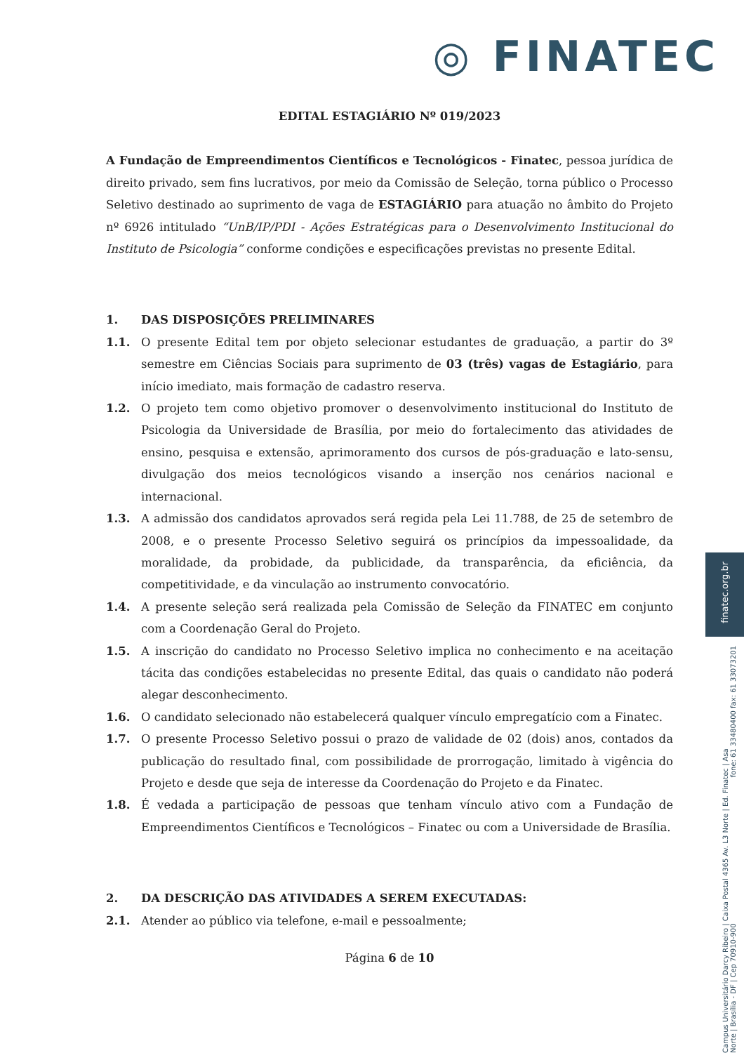◎ FINATEC
finatec.org.br
fone: 61 33480400 fax: 61 33073201
Campus Universitário Darcy Ribeiro | Caixa Postal 4365 Av. L3 Norte | Ed. Finatec | Asa Norte | Brasília - DF | Cep 70910-900
EDITAL ESTAGIÁRIO Nº 019/2023
A Fundação de Empreendimentos Científicos e Tecnológicos - Finatec, pessoa jurídica de direito privado, sem fins lucrativos, por meio da Comissão de Seleção, torna público o Processo Seletivo destinado ao suprimento de vaga de ESTAGIÁRIO para atuação no âmbito do Projeto nº 6926 intitulado “UnB/IP/PDI - Ações Estratégicas para o Desenvolvimento Institucional do Instituto de Psicologia” conforme condições e especificações previstas no presente Edital.
1. DAS DISPOSIÇÕES PRELIMINARES
1.1. O presente Edital tem por objeto selecionar estudantes de graduação, a partir do 3º semestre em Ciências Sociais para suprimento de 03 (três) vagas de Estagiário, para início imediato, mais formação de cadastro reserva.
1.2. O projeto tem como objetivo promover o desenvolvimento institucional do Instituto de Psicologia da Universidade de Brasília, por meio do fortalecimento das atividades de ensino, pesquisa e extensão, aprimoramento dos cursos de pós-graduação e lato-sensu, divulgação dos meios tecnológicos visando a inserção nos cenários nacional e internacional.
1.3. A admissão dos candidatos aprovados será regida pela Lei 11.788, de 25 de setembro de 2008, e o presente Processo Seletivo seguirá os princípios da impessoalidade, da moralidade, da probidade, da publicidade, da transparência, da eficiência, da competitividade, e da vinculação ao instrumento convocatório.
1.4. A presente seleção será realizada pela Comissão de Seleção da FINATEC em conjunto com a Coordenação Geral do Projeto.
1.5. A inscrição do candidato no Processo Seletivo implica no conhecimento e na aceitação tácita das condições estabelecidas no presente Edital, das quais o candidato não poderá alegar desconhecimento.
1.6. O candidato selecionado não estabelecerá qualquer vínculo empregatício com a Finatec.
1.7. O presente Processo Seletivo possui o prazo de validade de 02 (dois) anos, contados da publicação do resultado final, com possibilidade de prorrogação, limitado à vigência do Projeto e desde que seja de interesse da Coordenação do Projeto e da Finatec.
1.8. É vedada a participação de pessoas que tenham vínculo ativo com a Fundação de Empreendimentos Científicos e Tecnológicos – Finatec ou com a Universidade de Brasília.
2. DA DESCRIÇÃO DAS ATIVIDADES A SEREM EXECUTADAS:
2.1. Atender ao público via telefone, e-mail e pessoalmente;
Página 6 de 10